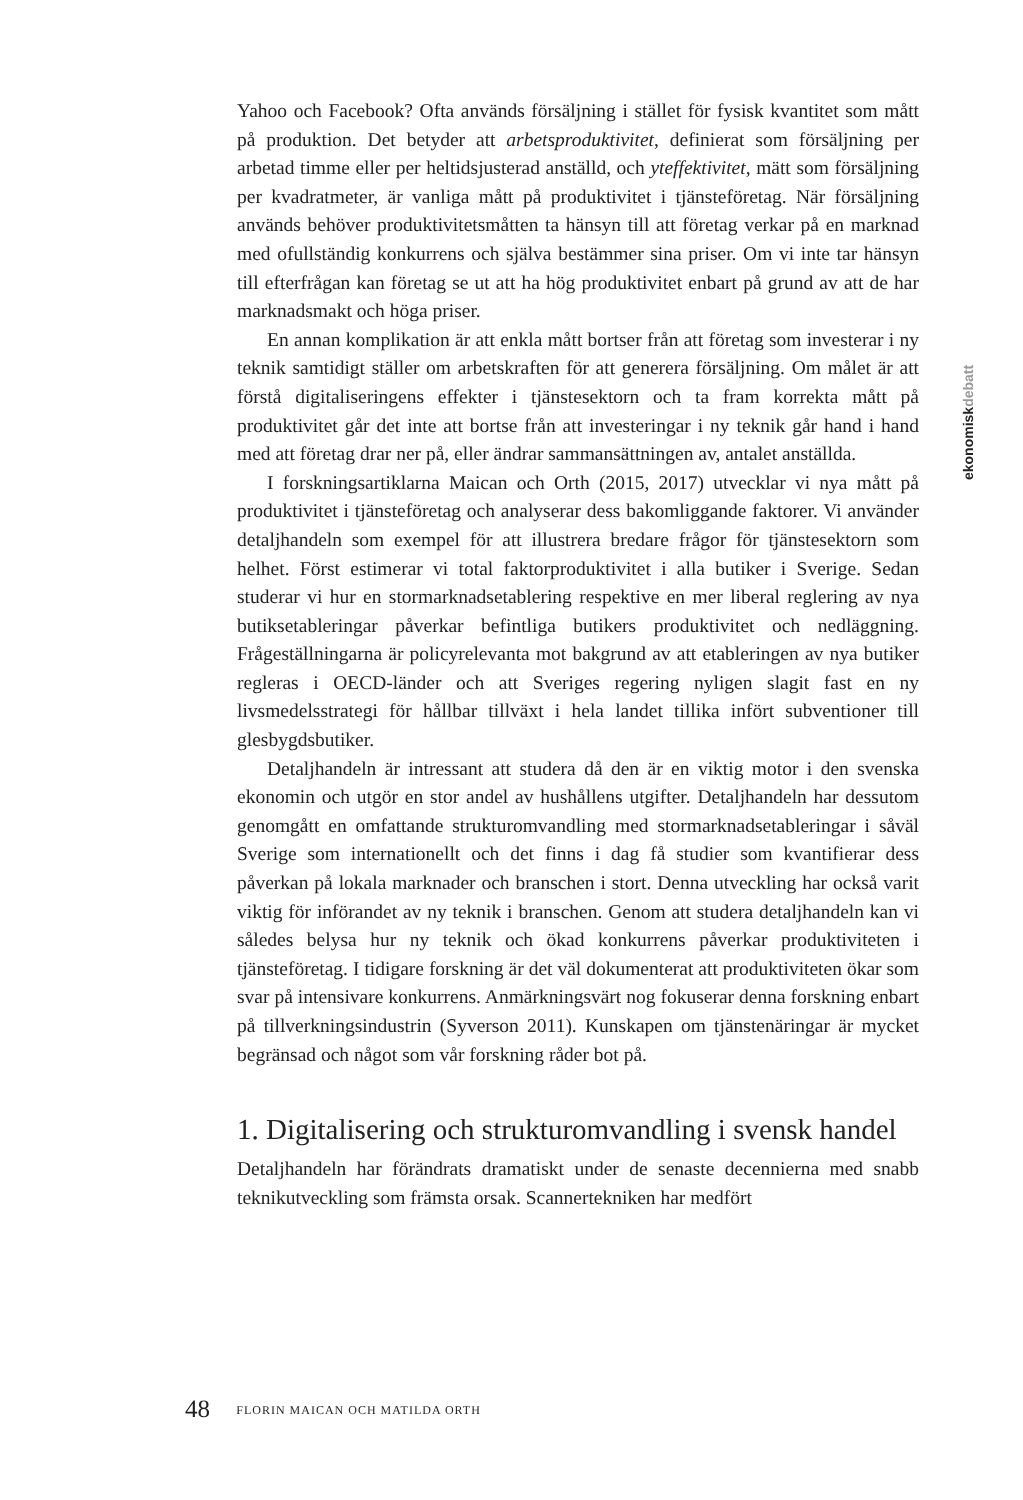Yahoo och Facebook? Ofta används försäljning i stället för fysisk kvantitet som mått på produktion. Det betyder att arbetsproduktivitet, definierat som försäljning per arbetad timme eller per heltidsjusterad anställd, och yteffektivitet, mätt som försäljning per kvadratmeter, är vanliga mått på produktivitet i tjänsteföretag. När försäljning används behöver produktivitetsmåtten ta hänsyn till att företag verkar på en marknad med ofullständig konkurrens och själva bestämmer sina priser. Om vi inte tar hänsyn till efterfrågan kan företag se ut att ha hög produktivitet enbart på grund av att de har marknadsmakt och höga priser.
En annan komplikation är att enkla mått bortser från att företag som investerar i ny teknik samtidigt ställer om arbetskraften för att generera försäljning. Om målet är att förstå digitaliseringens effekter i tjänstesektorn och ta fram korrekta mått på produktivitet går det inte att bortse från att investeringar i ny teknik går hand i hand med att företag drar ner på, eller ändrar sammansättningen av, antalet anställda.
I forskningsartiklarna Maican och Orth (2015, 2017) utvecklar vi nya mått på produktivitet i tjänsteföretag och analyserar dess bakomliggande faktorer. Vi använder detaljhandeln som exempel för att illustrera bredare frågor för tjänstesektorn som helhet. Först estimerar vi total faktorproduktivitet i alla butiker i Sverige. Sedan studerar vi hur en stormarknadsetablering respektive en mer liberal reglering av nya butiksetableringar påverkar befintliga butikers produktivitet och nedläggning. Frågeställningarna är policyrelevanta mot bakgrund av att etableringen av nya butiker regleras i OECD-länder och att Sveriges regering nyligen slagit fast en ny livsmedelsstrategi för hållbar tillväxt i hela landet tillika infört subventioner till glesbygdsbutiker.
Detaljhandeln är intressant att studera då den är en viktig motor i den svenska ekonomin och utgör en stor andel av hushållens utgifter. Detaljhandeln har dessutom genomgått en omfattande strukturomvandling med stormarknadsetableringar i såväl Sverige som internationellt och det finns i dag få studier som kvantifierar dess påverkan på lokala marknader och branschen i stort. Denna utveckling har också varit viktig för införandet av ny teknik i branschen. Genom att studera detaljhandeln kan vi således belysa hur ny teknik och ökad konkurrens påverkar produktiviteten i tjänsteföretag. I tidigare forskning är det väl dokumenterat att produktiviteten ökar som svar på intensivare konkurrens. Anmärkningsvärt nog fokuserar denna forskning enbart på tillverkningsindustrin (Syverson 2011). Kunskapen om tjänstenäringar är mycket begränsad och något som vår forskning råder bot på.
1. Digitalisering och strukturomvandling i svensk handel
Detaljhandeln har förändrats dramatiskt under de senaste decennierna med snabb teknikutveckling som främsta orsak. Scannertekniken har medfört
ekonomiskdebatt
48 FLORIN MAICAN OCH MATILDA ORTH